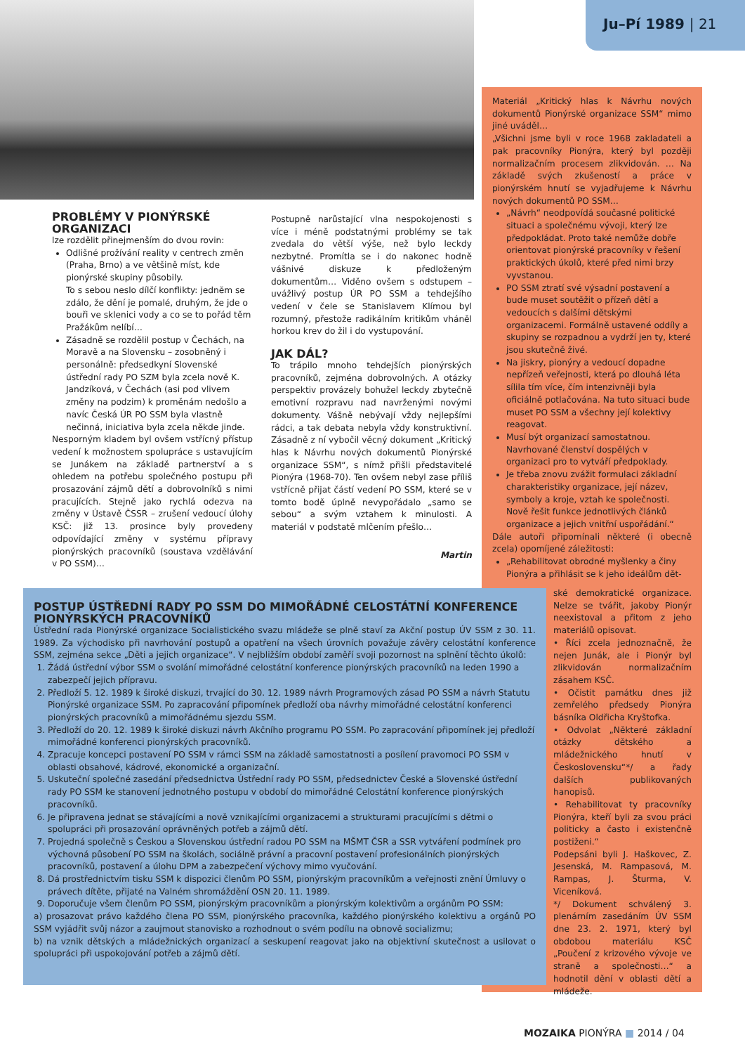Ju–Pí 1989 | 21
PROBLÉMY V PIONÝRSKÉ ORGANIZACI
lze rozdělit přinejmenším do dvou rovin:
Odlišné prožívání reality v centrech změn (Praha, Brno) a ve většině míst, kde pionýrské skupiny působily.
To s sebou neslo dílčí konflikty: jednĕm se zdálo, že dění je pomalé, druhým, že jde o bouři ve sklenici vody a co se to pořád těm Pražákům nelíbí…
Zásadně se rozdělil postup v Čechách, na Moravě a na Slovensku – zosobněný i personálně: předsedkyní Slovenské ústřední rady PO SZM byla zcela nově K. Jandzíková, v Čechách (asi pod vlivem změny na podzim) k proměnám nedošlo a navíc Česká ÚR PO SSM byla vlastně nečinná, iniciativa byla zcela někde jinde.
Nesporným kladem byl ovšem vstřícný přístup vedení k možnostem spolupráce s ustavujícím se Junákem na základě partnerství a s ohledem na potřebu společného postupu při prosazování zájmů dětí a dobrovolníků s nimi pracujících. Stejně jako rychlá odezva na změny v Ústavě ČSSR – zrušení vedoucí úlohy KSČ: již 13. prosince byly provedeny odpovídající změny v systému přípravy pionýrských pracovníků (soustava vzdělávání v PO SSM)…
Postupně narůstající vlna nespokojenosti s více i méně podstatnými problémy se tak zvedala do větší výše, než bylo leckdy nezbytné. Promítla se i do nakonec hodně vášnivé diskuze k předloženým dokumentům… Viděno ovšem s odstupem – uvážlivý postup ÚR PO SSM a tehdejšího vedení v čele se Stanislavem Klímou byl rozumný, přestože radikálním kritikům vháněl horkou krev do žil i do vystupování.
JAK DÁL?
To trápilo mnoho tehdejších pionýrských pracovníků, zejména dobrovolných. A otázky perspektiv provázely bohužel leckdy zbytečně emotivní rozpravu nad navrženými novými dokumenty. Vášně nebývají vždy nejlepšími rádci, a tak debata nebyla vždy konstruktivní. Zásadně z ní vybočil věcný dokument „Kritický hlas k Návrhu nových dokumentů Pionýrské organizace SSM“, s nímž přišli představitelé Pionýra (1968-70). Ten ovšem nebyl zase příliš vstřícně přijat částí vedení PO SSM, které se v tomto bodě úplně nevypořádalo „samo se sebou“ a svým vztahem k minulosti. A materiál v podstatě mlčením přešlo…
Martin
Materiál „Kritický hlas k Návrhu nových dokumentů Pionýrské organizace SSM“ mimo jiné uváděl…
„Všichni jsme byli v roce 1968 zakladateli a pak pracovníky Pionýra, který byl později normalizačním procesem zlikvidován. … Na základě svých zkušeností a práce v pionýrském hnutí se vyjadřujeme k Návrhu nových dokumentů PO SSM…
„Návrh“ neodpovídá současné politické situaci a společnému vývoji, který lze předpokládat. Proto také nemůže dobře orientovat pionýrské pracovníky v řešení praktických úkolů, které před nimi brzy vyvstanou.
PO SSM ztratí své výsadní postavení a bude muset soutěžit o přízeň dětí a vedoucích s dalšími dětskými organizacemi. Formálně ustavené oddíly a skupiny se rozpadnou a vydrží jen ty, které jsou skutečně živé.
Na jiskry, pionýry a vedoucí dopadne nepřízeň veřejnosti, která po dlouhá léta sílila tím více, čím intenzivněji byla oficiálně potlačována. Na tuto situaci bude muset PO SSM a všechny její kolektivy reagovat.
Musí být organizací samostatnou. Navrhované členství dospělých v organizaci pro to vytváří předpoklady.
Je třeba znovu zvážit formulaci základní charakteristiky organizace, její název, symboly a kroje, vztah ke společnosti. Nově řešit funkce jednotlivých článků organizace a jejich vnitřní uspořádání.“
Dále autoři připomínali některé (i obecně zcela) opomíjené záležitosti:
„Rehabilitovat obrodné myšlenky a činy Pionýra a přihlásit se k jeho ideálům dět-
ské demokratické organizace. Nelze se tvářit, jakoby Pionýr neexistoval a přitom z jeho materiálů opisovat.
• Říci zcela jednoznačně, že nejen Junák, ale i Pionýr byl zlikvidován normalizačním zásahem KSČ.
• Očistit památku dnes již zemřelého předsedy Pionýra básníka Oldřicha Kryštofka.
• Odvolat „Některé základní otázky dětského a mládežnického hnutí v Československu“*/ a řady dalších publikovaných hanopisů.
• Rehabilitovat ty pracovníky Pionýra, kteří byli za svou práci politicky a často i existenčně postiženi.“
Podepsáni byli J. Haškovec, Z. Jesenská, M. Rampasová, M. Rampas, J. Šturma, V. Viceníková.
*/ Dokument schválený 3. plenárním zasedáním ÚV SSM dne 23. 2. 1971, který byl obdobou materiálu KSČ „Poučení z krizového vývoje ve straně a společnosti…“ a hodnotil dění v oblasti dětí a mládeže.
POSTUP ÚSTŘEDNÍ RADY PO SSM DO MIMOŘÁDNÉ CELOSTÁTNÍ KONFERENCE PIONÝRSKÝCH PRACOVNÍKŮ
Ústřední rada Pionýrské organizace Socialistického svazu mládeže se plně staví za Akční postup ÚV SSM z 30. 11. 1989. Za východisko při navrhování postupů a opatření na všech úrovních považuje závěry celostátní konference SSM, zejména sekce „Děti a jejich organizace“. V nejbližším období zaměří svoji pozornost na splnění těchto úkolů:
1. Žádá ústřední výbor SSM o svolání mimořádné celostátní konference pionýrských pracovníků na leden 1990 a zabezpečí jejich přípravu.
2. Předloží 5. 12. 1989 k široké diskuzi, trvající do 30. 12. 1989 návrh Programových zásad PO SSM a návrh Statutu Pionýrské organizace SSM. Po zapracování připomínek předloží oba návrhy mimořádné celostátní konferenci pionýrských pracovníků a mimořádnému sjezdu SSM.
3. Předloží do 20. 12. 1989 k široké diskuzi návrh Akčního programu PO SSM. Po zapracování připomínek jej předloží mimořádné konferenci pionýrských pracovníků.
4. Zpracuje koncepci postavení PO SSM v rámci SSM na základě samostatnosti a posílení pravomoci PO SSM v oblasti obsahové, kádrové, ekonomické a organizační.
5. Uskuteční společné zasedání předsednictva Ústřední rady PO SSM, předsednictev České a Slovenské ústřední rady PO SSM ke stanovení jednotného postupu v období do mimořádné Celostátní konference pionýrských pracovníků.
6. Je připravena jednat se stávajícími a nově vznikajícími organizacemi a strukturami pracujícími s dětmi o spolupráci při prosazování oprávněných potřeb a zájmů dětí.
7. Projedná společně s Českou a Slovenskou ústřední radou PO SSM na MŠMT ČSR a SSR vytváření podmínek pro výchovná působení PO SSM na školách, sociálně právní a pracovní postavení profesionálních pionýrských pracovníků, postavení a úlohu DPM a zabezpečení výchovy mimo vyučování.
8. Dá prostřednictvím tisku SSM k dispozici členům PO SSM, pionýrským pracovníkům a veřejnosti znění Úmluvy o právech dítěte, přijaté na Valném shromáždění OSN 20. 11. 1989.
9. Doporučuje všem členům PO SSM, pionýrským pracovníkům a pionýrským kolektivům a orgánům PO SSM:
a) prosazovat právo každého člena PO SSM, pionýrského pracovníka, každého pionýrského kolektivu a orgánů PO SSM vyjádřit svůj názor a zaujmout stanovisko a rozhodnout o svém podílu na obnově socializmu;
b) na vznik dětských a mládežnických organizací a seskupení reagovat jako na objektivní skutečnost a usilovat o spolupráci při uspokojování potřeb a zájmů dětí.
MOZAIKA PIONÝRA ■ 2014 / 04